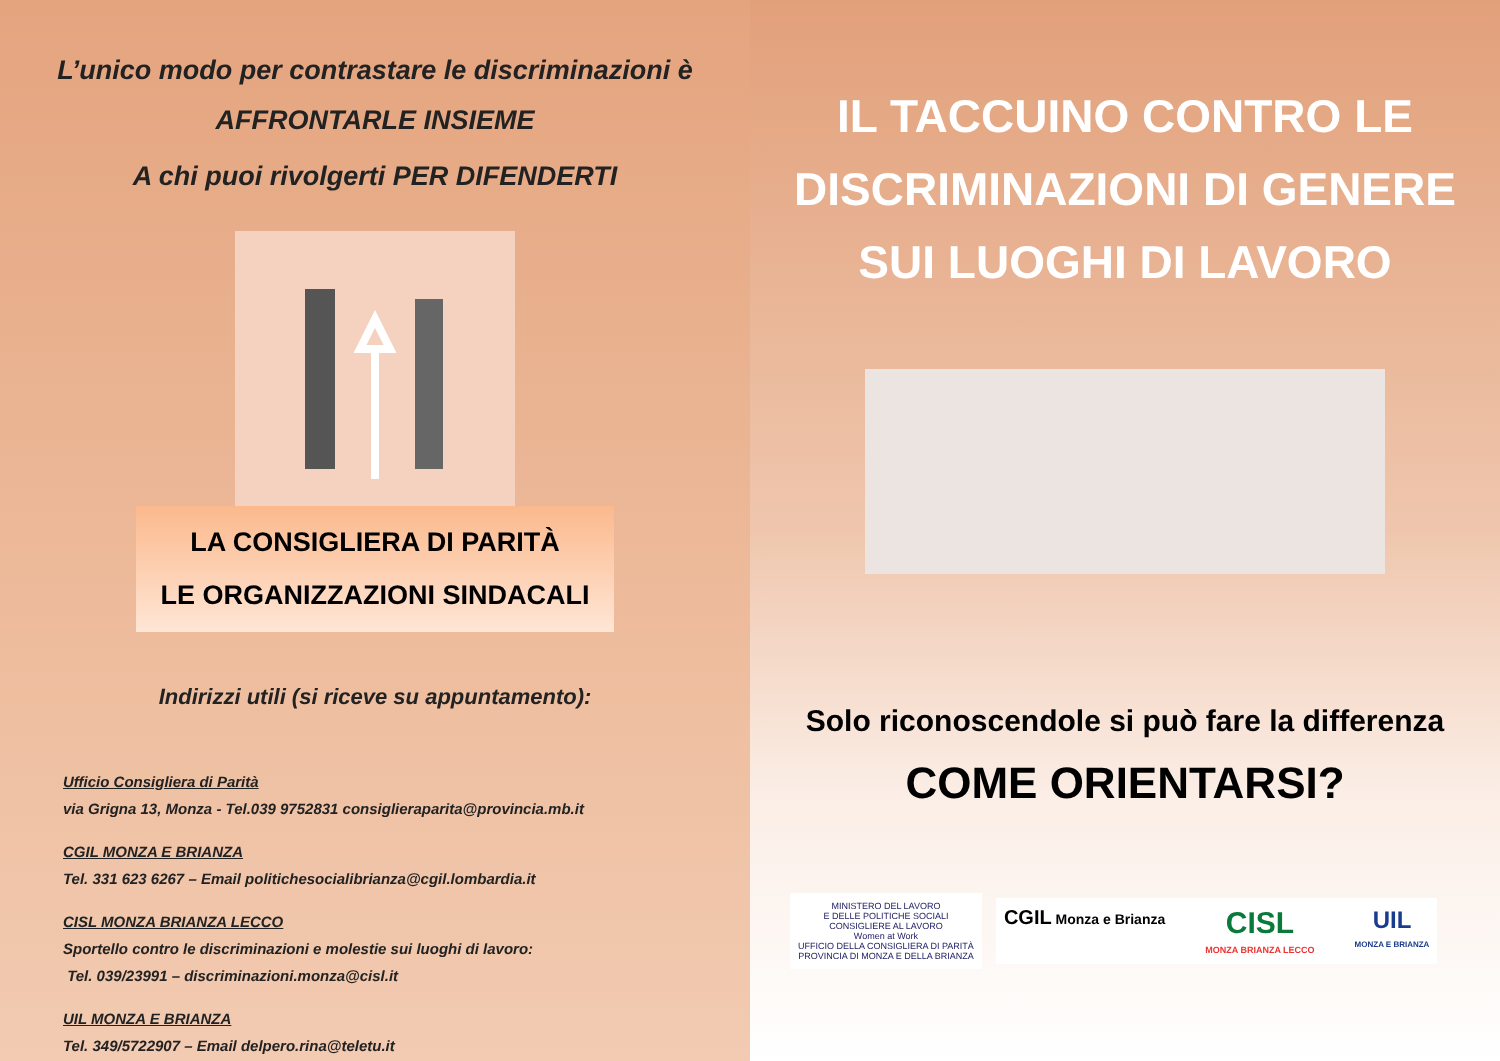L’unico modo per contrastare le discriminazioni è
AFFRONTARLE INSIEME
A chi puoi rivolgerti PER DIFENDERTI
LA CONSIGLIERA DI PARITÀ
LE ORGANIZZAZIONI SINDACALI
Indirizzi utili (si riceve su appuntamento):
Ufficio Consigliera di Parità
via Grigna 13, Monza - Tel.039 9752831 consiglieraparita@provincia.mb.it
CGIL MONZA E BRIANZA
Tel. 331 623 6267 – Email politichesocialibrianza@cgil.lombardia.it
CISL MONZA BRIANZA LECCO
Sportello contro le discriminazioni e molestie sui luoghi di lavoro:
Tel. 039/23991 – discriminazioni.monza@cisl.it
UIL MONZA E BRIANZA
Tel. 349/5722907 – Email delpero.rina@teletu.it
IL TACCUINO CONTRO LE
DISCRIMINAZIONI DI GENERE
SUI LUOGHI DI LAVORO
Solo riconoscendole si può fare la differenza
COME ORIENTARSI?
MINISTERO DEL LAVORO
E DELLE POLITICHE SOCIALI
CONSIGLIERE AL LAVORO
Women at Work
UFFICIO DELLA CONSIGLIERA DI PARITÀ
PROVINCIA DI MONZA E DELLA BRIANZA
CGIL Monza e Brianza CISL
MONZA BRIANZA LECCO UIL
MONZA E BRIANZA